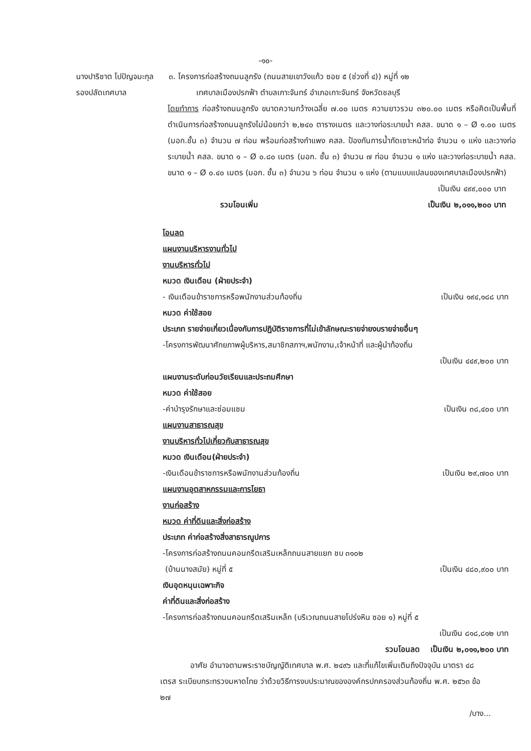-๑๐-
นางปาริชาต โปปัญจมะกุล
๓. โครงการก่อสร้างถนนลูกรัง (ถนนสายเขาวังแก้ว ซอย ๕ (ช่วงที่ ๔)) หมู่ที่ ๑๒
รองปลัดเทศบาล เทศบาลเมืองปรกฟ้า ตำบลเกาะจันทร์ อำเภอเกาะจันทร์ จังหวัดชลบุรี
โดยทำการ ก่อสร้างถนนลูกรัง ขนาดความกว้างเฉลี่ย ๗.๐๐ เมตร ความยาวรวม ๓๒๐.๐๐ เมตร หรือคิดเป็นพื้นที่ดำเนินการก่อสร้างถนนลูกรังไม่น้อยกว่า ๒,๒๔๐ ตารางเมตร และวางท่อระบายน้ำ คสล. ขนาด ๑ – Ø ๑.๐๐ เมตร (มอก.ชั้น ๓) จำนวน ๗ ท่อน พร้อมก่อสร้างกำแพง คสล. ป้องกันการน้ำกัดเซาะหน้าท่อ จำนวน ๑ แห่ง และวางท่อระบายน้ำ คสล. ขนาด ๑ – Ø ๐.๘๐ เมตร (มอก. ชั้น ๓) จำนวน ๗ ท่อน จำนวน ๑ แห่ง และวางท่อระบายน้ำ คสล. ขนาด ๑ – Ø ๐.๔๐ เมตร (มอก. ชั้น ๓) จำนวน ๖ ท่อน จำนวน ๑ แห่ง (ตามแบบแปลนของเทศบาลเมืองปรกฟ้า)
เป็นเงิน ๔๙๙,๐๐๐ บาท
รวมโอนเพิ่ม เป็นเงิน ๒,๐๑๑,๒๐๐ บาท
โอนลด
แผนงานบริหารงานทั่วไป
งานบริหารทั่วไป
หมวด เงินเดือน (ฝ่ายประจำ)
- เงินเดือนข้าราชการหรือพนักงานส่วนท้องถิ่น เป็นเงิน ๑๙๔,๑๘๘ บาท
หมวด ค่าใช้สอย
ประเภท รายจ่ายเกี่ยวเนื่องกับการปฏิบัติราชการที่ไม่เข้าลักษณะรายจ่ายงบรายจ่ายอื่นๆ
-โครงการพัฒนาศักยภาพผู้บริหาร,สมาชิกสภาฯ,พนักงาน,เจ้าหน้าที่ และผู้นำท้องถิ่น
เป็นเงิน ๔๔๙,๒๐๐ บาท
แผนงานระดับก่อนวัยเรียนและประถมศึกษา
หมวด ค่าใช้สอย
-ค่าบำรุงรักษาและซ่อมแซม เป็นเงิน ๓๘,๔๐๐ บาท
แผนงานสาธารณสุข
งานบริหารทั่วไปเกี่ยวกับสาธารณสุข
หมวด เงินเดือน(ฝ่ายประจำ)
-เงินเดือนข้าราชการหรือพนักงานส่วนท้องถิ่น เป็นเงิน ๒๙,๗๐๐ บาท
แผนงานอุตสาหกรรมและการโยธา
งานก่อสร้าง
หมวด ค่าที่ดินและสิ่งก่อสร้าง
ประเภท ค่าก่อสร้างสิ่งสาธารณูปการ
-โครงการก่อสร้างถนนคอนกรีตเสริมเหล็กถนนสายแยก ชบ ๓๑๐๒
(บ้านนางสมัย) หมู่ที่ ๕ เป็นเงิน ๔๘๐,๙๐๐ บาท
เงินอุดหนุนเฉพาะกิจ
ค่าที่ดินและสิ่งก่อสร้าง
-โครงการก่อสร้างถนนคอนกรีตเสริมเหล็ก (บริเวณถนนสายโปร่งหิน ซอย ๑) หมู่ที่ ๕
เป็นเงิน ๘๑๘,๘๑๒ บาท
รวมโอนลด เป็นเงิน ๒,๐๑๑,๒๐๐ บาท
อาศัย อำนาจตามพระราชบัญญัติเทศบาล พ.ศ. ๒๔๙๖ และที่แก้ไขเพิ่มเติมถึงปัจจุบัน มาตรา ๔๘ เตรส ระเบียบกระทรวงมหาดไทย ว่าด้วยวิธีการงบประมาณขององค์กรปกครองส่วนท้องถิ่น พ.ศ. ๒๕๖๓ ข้อ ๒๗
/บาง...